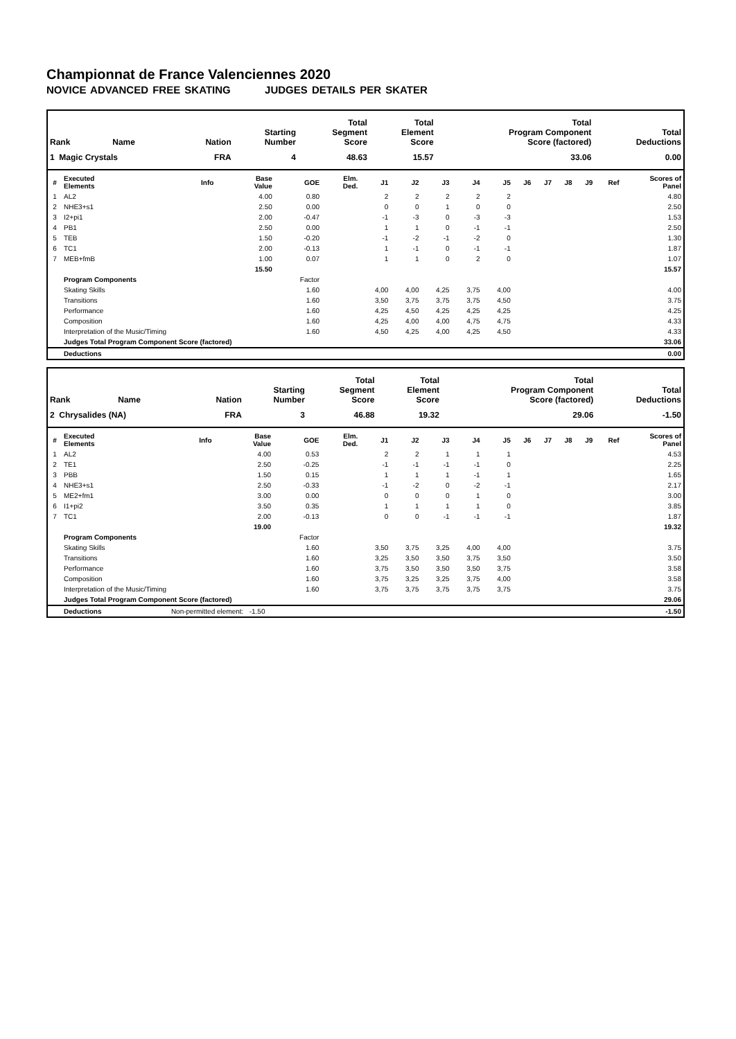Championnat de France Valenciennes 2020
NOVICE ADVANCED FREE SKATING JUDGES DETAILS PER SKATER
| Rank | Name | Nation | Starting Number | Total Segment Score | Total Element Score | Total Program Component Score (factored) | Total Deductions |
| --- | --- | --- | --- | --- | --- | --- | --- |
| 1 Magic Crystals | | FRA | 4 | 48.63 | 15.57 | 33.06 | 0.00 |
| # | Executed Elements | Info | Base Value | GOE | Elm. Ded. | J1 | J2 | J3 | J4 | J5 | J6 | J7 | J8 | J9 | Ref | Scores of Panel |
| --- | --- | --- | --- | --- | --- | --- | --- | --- | --- | --- | --- | --- | --- | --- | --- | --- |
| 1 | AL2 | | 4.00 | 0.80 | | 2 | 2 | 2 | 2 | 2 | | | | | | 4.80 |
| 2 | NHE3+s1 | | 2.50 | 0.00 | | 0 | 0 | 1 | 0 | 0 | | | | | | 2.50 |
| 3 | I2+pi1 | | 2.00 | -0.47 | | -1 | -3 | 0 | -3 | -3 | | | | | | 1.53 |
| 4 | PB1 | | 2.50 | 0.00 | | 1 | 1 | 0 | -1 | -1 | | | | | | 2.50 |
| 5 | TEB | | 1.50 | -0.20 | | -1 | -2 | -1 | -2 | 0 | | | | | | 1.30 |
| 6 | TC1 | | 2.00 | -0.13 | | 1 | -1 | 0 | -1 | -1 | | | | | | 1.87 |
| 7 | MEB+fmB | | 1.00 | 0.07 | | 1 | 1 | 0 | 2 | 0 | | | | | | 1.07 |
| | | | 15.50 | | | | | | | | | | | | | 15.57 |
| | Program Components | | | Factor | | | | | | | | | | | | |
| | Skating Skills | | | 1.60 | | 4,00 | 4,00 | 4,25 | 3,75 | 4,00 | | | | | | 4.00 |
| | Transitions | | | 1.60 | | 3,50 | 3,75 | 3,75 | 3,75 | 4,50 | | | | | | 3.75 |
| | Performance | | | 1.60 | | 4,25 | 4,50 | 4,25 | 4,25 | 4,25 | | | | | | 4.25 |
| | Composition | | | 1.60 | | 4,25 | 4,00 | 4,00 | 4,75 | 4,75 | | | | | | 4.33 |
| | Interpretation of the Music/Timing | | | 1.60 | | 4,50 | 4,25 | 4,00 | 4,25 | 4,50 | | | | | | 4.33 |
| | Judges Total Program Component Score (factored) | | | | | | | | | | | | | | | 33.06 |
| | Deductions | | | | | | | | | | | | | | | 0.00 |
| Rank | Name | Nation | Starting Number | Total Segment Score | Total Element Score | Total Program Component Score (factored) | Total Deductions |
| --- | --- | --- | --- | --- | --- | --- | --- |
| 2 Chrysalides (NA) | | FRA | 3 | 46.88 | 19.32 | 29.06 | -1.50 |
| # | Executed Elements | Info | Base Value | GOE | Elm. Ded. | J1 | J2 | J3 | J4 | J5 | J6 | J7 | J8 | J9 | Ref | Scores of Panel |
| --- | --- | --- | --- | --- | --- | --- | --- | --- | --- | --- | --- | --- | --- | --- | --- | --- |
| 1 | AL2 | | 4.00 | 0.53 | | 2 | 2 | 1 | 1 | 1 | | | | | | 4.53 |
| 2 | TE1 | | 2.50 | -0.25 | | -1 | -1 | -1 | -1 | 0 | | | | | | 2.25 |
| 3 | PBB | | 1.50 | 0.15 | | 1 | 1 | 1 | -1 | 1 | | | | | | 1.65 |
| 4 | NHE3+s1 | | 2.50 | -0.33 | | -1 | -2 | 0 | -2 | -1 | | | | | | 2.17 |
| 5 | ME2+fm1 | | 3.00 | 0.00 | | 0 | 0 | 0 | 1 | 0 | | | | | | 3.00 |
| 6 | I1+pi2 | | 3.50 | 0.35 | | 1 | 1 | 1 | 1 | 0 | | | | | | 3.85 |
| 7 | TC1 | | 2.00 | -0.13 | | 0 | 0 | -1 | -1 | -1 | | | | | | 1.87 |
| | | | 19.00 | | | | | | | | | | | | | 19.32 |
| | Program Components | | | Factor | | | | | | | | | | | | |
| | Skating Skills | | | 1.60 | | 3,50 | 3,75 | 3,25 | 4,00 | 4,00 | | | | | | 3.75 |
| | Transitions | | | 1.60 | | 3,25 | 3,50 | 3,50 | 3,75 | 3,50 | | | | | | 3.50 |
| | Performance | | | 1.60 | | 3,75 | 3,50 | 3,50 | 3,50 | 3,75 | | | | | | 3.58 |
| | Composition | | | 1.60 | | 3,75 | 3,25 | 3,25 | 3,75 | 4,00 | | | | | | 3.58 |
| | Interpretation of the Music/Timing | | | 1.60 | | 3,75 | 3,75 | 3,75 | 3,75 | 3,75 | | | | | | 3.75 |
| | Judges Total Program Component Score (factored) | | | | | | | | | | | | | | | 29.06 |
| | Deductions | Non-permitted element: -1.50 | | | | | | | | | | | | | | -1.50 |